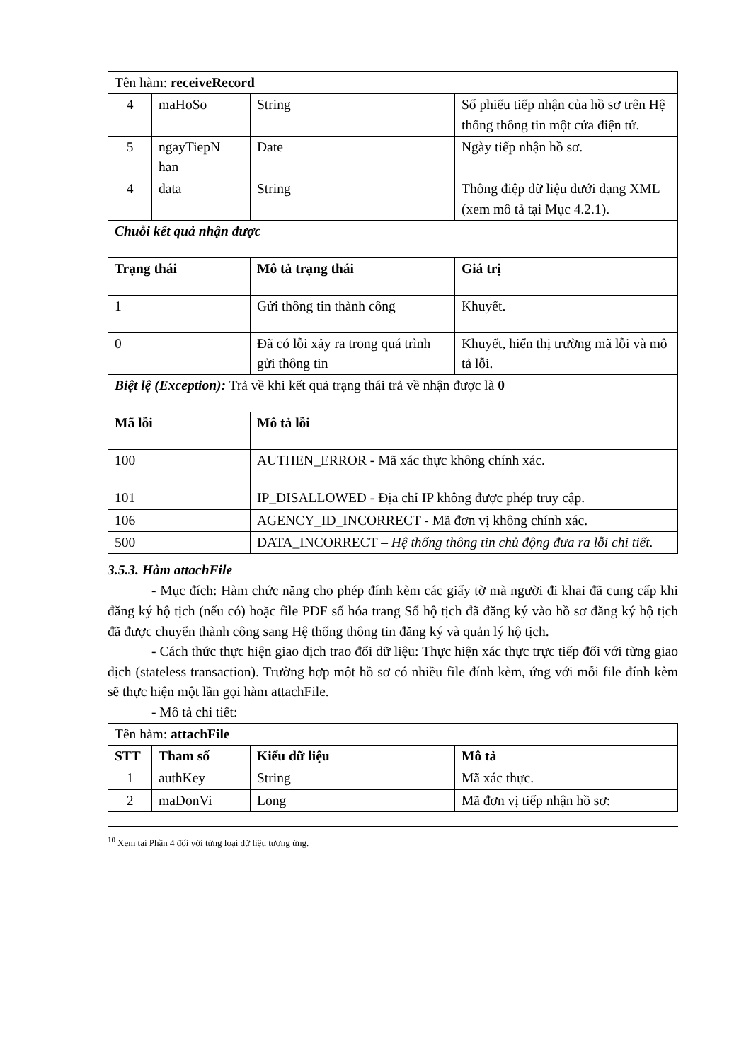| Tên hàm: receiveRecord | | | |
| 4 | maHoSo | String | Số phiếu tiếp nhận của hồ sơ trên Hệ thống thông tin một cửa điện tử. |
| 5 | ngayTiepN han | Date | Ngày tiếp nhận hồ sơ. |
| 4 | data | String | Thông điệp dữ liệu dưới dạng XML (xem mô tả tại Mục 4.2.1). |
| Chuỗi kết quả nhận được | | | |
| Trạng thái | | Mô tả trạng thái | Giá trị |
| 1 | | Gửi thông tin thành công | Khuyết. |
| 0 | | Đã có lỗi xảy ra trong quá trình gửi thông tin | Khuyết, hiển thị trường mã lỗi và mô tả lỗi. |
| Biệt lệ (Exception): Trả về khi kết quả trạng thái trả về nhận được là 0 | | | |
| Mã lỗi | | Mô tả lỗi | |
| 100 | | AUTHEN_ERROR - Mã xác thực không chính xác. | |
| 101 | | IP_DISALLOWED - Địa chỉ IP không được phép truy cập. | |
| 106 | | AGENCY_ID_INCORRECT - Mã đơn vị không chính xác. | |
| 500 | | DATA_INCORRECT – Hệ thống thông tin chủ động đưa ra lỗi chi tiết. | |
3.5.3. Hàm attachFile
- Mục đích: Hàm chức năng cho phép đính kèm các giấy tờ mà người đi khai đã cung cấp khi đăng ký hộ tịch (nếu có) hoặc file PDF số hóa trang Sổ hộ tịch đã đăng ký vào hồ sơ đăng ký hộ tịch đã được chuyển thành công sang Hệ thống thông tin đăng ký và quản lý hộ tịch.
- Cách thức thực hiện giao dịch trao đổi dữ liệu: Thực hiện xác thực trực tiếp đối với từng giao dịch (stateless transaction). Trường hợp một hồ sơ có nhiều file đính kèm, ứng với mỗi file đính kèm sẽ thực hiện một lần gọi hàm attachFile.
- Mô tả chi tiết:
| Tên hàm: attachFile | | | |
| STT | Tham số | Kiểu dữ liệu | Mô tả |
| 1 | authKey | String | Mã xác thực. |
| 2 | maDonVi | Long | Mã đơn vị tiếp nhận hồ sơ: |
<sup>10</sup> Xem tại Phần 4 đối với từng loại dữ liệu tương ứng.